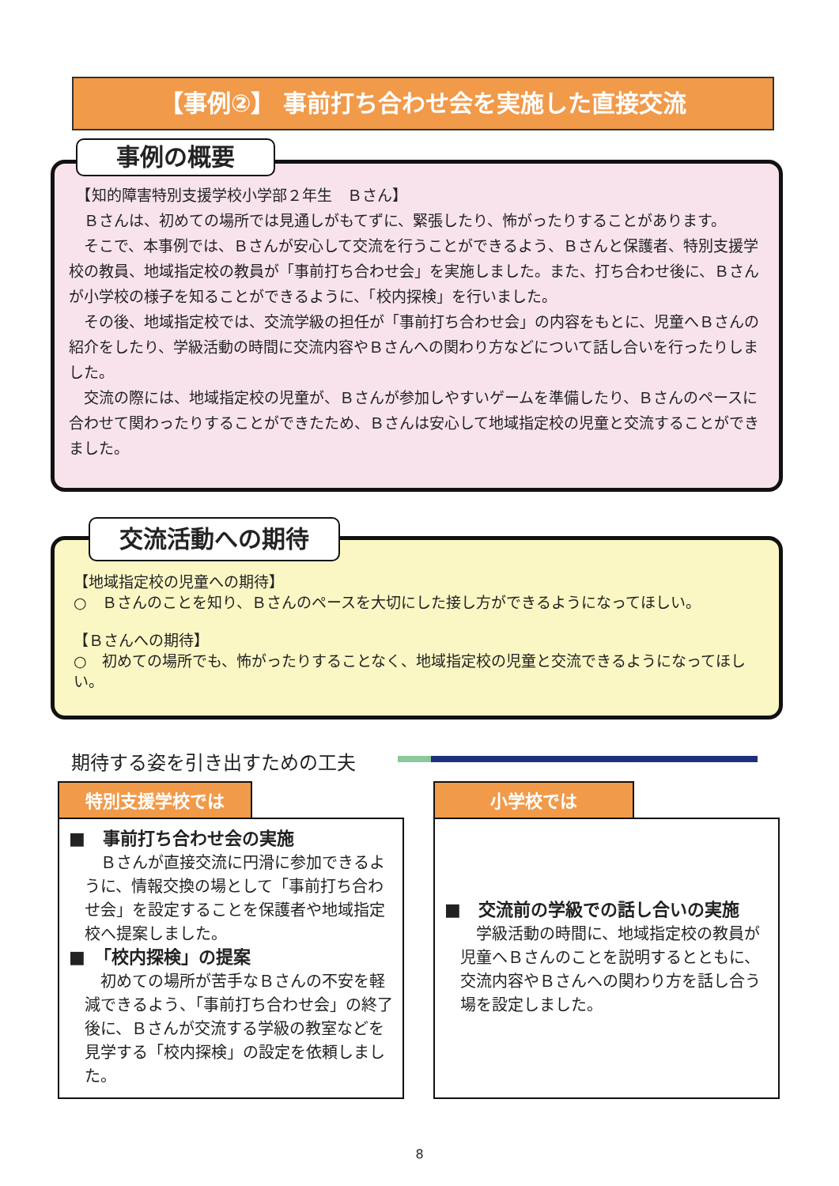【事例②】 事前打ち合わせ会を実施した直接交流
　【知的障害特別支援学校小学部２年生　Ｂさん】
　Ｂさんは、初めての場所では見通しがもてずに、緊張したり、怖がったりすることがあります。
　そこで、本事例では、Ｂさんが安心して交流を行うことができるよう、Ｂさんと保護者、特別支援学校の教員、地域指定校の教員が「事前打ち合わせ会」を実施しました。また、打ち合わせ後に、Ｂさんが小学校の様子を知ることができるように、「校内探検」を行いました。
　その後、地域指定校では、交流学級の担任が「事前打ち合わせ会」の内容をもとに、児童へＢさんの紹介をしたり、学級活動の時間に交流内容やＢさんへの関わり方などについて話し合いを行ったりしました。
　交流の際には、地域指定校の児童が、Ｂさんが参加しやすいゲームを準備したり、Ｂさんのペースに合わせて関わったりすることができたため、Ｂさんは安心して地域指定校の児童と交流することができました。
事例の概要
【地域指定校の児童への期待】
○　Ｂさんのことを知り、Ｂさんのペースを大切にした接し方ができるようになってほしい。
【Ｂさんへの期待】
○　初めての場所でも、怖がったりすることなく、地域指定校の児童と交流できるようになってほしい。
交流活動への期待
期待する姿を引き出すための工夫
特別支援学校では
■　事前打ち合わせ会の実施
Ｂさんが直接交流に円滑に参加できるように、情報交換の場として「事前打ち合わせ会」を設定することを保護者や地域指定校へ提案しました。
■　「校内探検」の提案
初めての場所が苦手なＢさんの不安を軽減できるよう、「事前打ち合わせ会」の終了後に、Ｂさんが交流する学級の教室などを見学する「校内探検」の設定を依頼しました。
小学校では
■　交流前の学級での話し合いの実施
学級活動の時間に、地域指定校の教員が児童へＢさんのことを説明するとともに、交流内容やＢさんへの関わり方を話し合う場を設定しました。
8